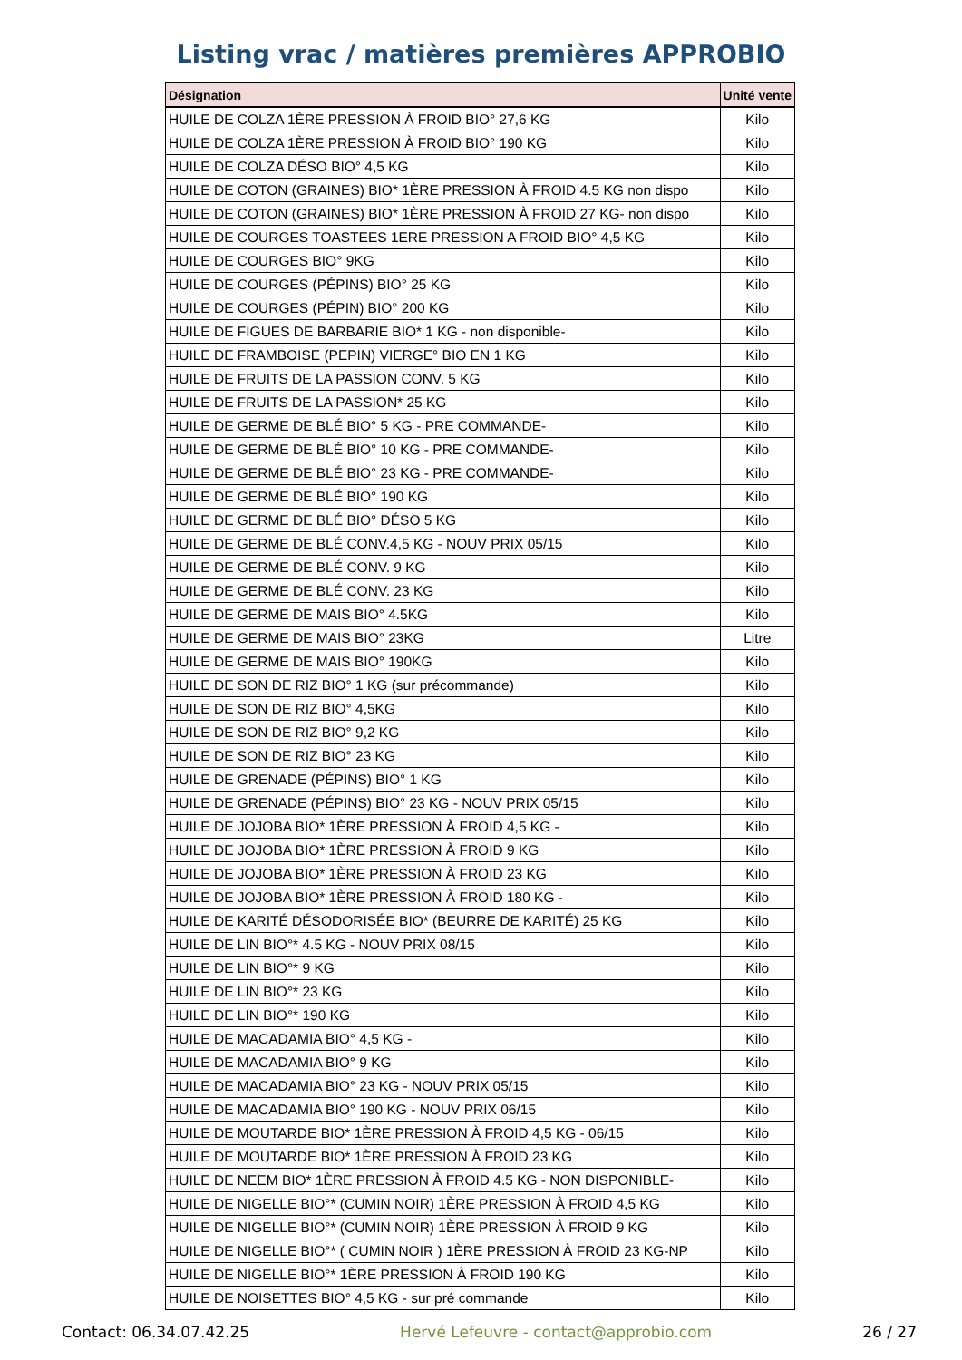Listing vrac / matières premières APPROBIO
| Désignation | Unité vente |
| --- | --- |
| HUILE DE COLZA 1ÈRE PRESSION À FROID BIO° 27,6 KG | Kilo |
| HUILE DE COLZA 1ÈRE PRESSION À FROID BIO° 190 KG | Kilo |
| HUILE DE COLZA DÉSO BIO° 4,5 KG | Kilo |
| HUILE DE COTON (GRAINES) BIO* 1ÈRE PRESSION À FROID 4.5 KG non dispo | Kilo |
| HUILE DE COTON (GRAINES) BIO* 1ÈRE PRESSION À FROID 27 KG- non dispo | Kilo |
| HUILE DE COURGES TOASTEES 1ERE PRESSION A FROID BIO° 4,5 KG | Kilo |
| HUILE DE COURGES BIO° 9KG | Kilo |
| HUILE DE COURGES (PÉPINS) BIO° 25 KG | Kilo |
| HUILE DE COURGES (PÉPIN) BIO° 200 KG | Kilo |
| HUILE DE FIGUES DE BARBARIE BIO* 1 KG - non disponible- | Kilo |
| HUILE DE FRAMBOISE (PEPIN) VIERGE° BIO EN 1 KG | Kilo |
| HUILE DE FRUITS DE LA PASSION CONV. 5 KG | Kilo |
| HUILE DE FRUITS DE LA PASSION* 25 KG | Kilo |
| HUILE DE GERME DE BLÉ BIO° 5 KG - PRE COMMANDE- | Kilo |
| HUILE DE GERME DE BLÉ BIO° 10 KG - PRE COMMANDE- | Kilo |
| HUILE DE GERME DE BLÉ BIO° 23 KG - PRE COMMANDE- | Kilo |
| HUILE DE GERME DE BLÉ BIO° 190 KG | Kilo |
| HUILE DE GERME DE BLÉ BIO° DÉSO 5 KG | Kilo |
| HUILE DE GERME DE BLÉ CONV.4,5 KG - NOUV PRIX 05/15 | Kilo |
| HUILE DE GERME DE BLÉ CONV. 9 KG | Kilo |
| HUILE DE GERME DE BLÉ CONV. 23 KG | Kilo |
| HUILE DE GERME DE MAIS BIO° 4.5KG | Kilo |
| HUILE DE GERME DE MAIS BIO° 23KG | Litre |
| HUILE DE GERME DE MAIS BIO° 190KG | Kilo |
| HUILE DE SON DE RIZ BIO° 1 KG (sur précommande) | Kilo |
| HUILE DE SON DE RIZ BIO° 4,5KG | Kilo |
| HUILE DE SON DE RIZ BIO° 9,2 KG | Kilo |
| HUILE DE SON DE RIZ BIO° 23 KG | Kilo |
| HUILE DE GRENADE (PÉPINS) BIO° 1 KG | Kilo |
| HUILE DE GRENADE (PÉPINS) BIO° 23 KG - NOUV PRIX 05/15 | Kilo |
| HUILE DE JOJOBA BIO* 1ÈRE PRESSION À FROID 4,5 KG - | Kilo |
| HUILE DE JOJOBA BIO* 1ÈRE PRESSION À FROID 9 KG | Kilo |
| HUILE DE JOJOBA BIO* 1ÈRE PRESSION À FROID 23 KG | Kilo |
| HUILE DE JOJOBA BIO* 1ÈRE PRESSION À FROID 180 KG - | Kilo |
| HUILE DE KARITÉ DÉSODORISÉE BIO* (BEURRE DE KARITÉ) 25 KG | Kilo |
| HUILE DE LIN BIO°* 4.5 KG - NOUV PRIX 08/15 | Kilo |
| HUILE DE LIN BIO°* 9 KG | Kilo |
| HUILE DE LIN BIO°* 23 KG | Kilo |
| HUILE DE LIN BIO°* 190 KG | Kilo |
| HUILE DE MACADAMIA BIO° 4,5 KG - | Kilo |
| HUILE DE MACADAMIA BIO° 9 KG | Kilo |
| HUILE DE MACADAMIA BIO° 23 KG - NOUV PRIX 05/15 | Kilo |
| HUILE DE MACADAMIA BIO° 190 KG - NOUV PRIX 06/15 | Kilo |
| HUILE DE MOUTARDE BIO* 1ÈRE PRESSION À FROID 4,5 KG - 06/15 | Kilo |
| HUILE DE MOUTARDE BIO* 1ÈRE PRESSION À FROID 23 KG | Kilo |
| HUILE DE NEEM BIO* 1ÈRE PRESSION À FROID 4.5 KG - NON DISPONIBLE- | Kilo |
| HUILE DE NIGELLE BIO°* (CUMIN NOIR) 1ÈRE PRESSION À FROID 4,5 KG | Kilo |
| HUILE DE NIGELLE BIO°* (CUMIN NOIR) 1ÈRE PRESSION À FROID 9 KG | Kilo |
| HUILE DE NIGELLE BIO°* ( CUMIN NOIR ) 1ÈRE PRESSION À FROID 23 KG-NP | Kilo |
| HUILE DE NIGELLE BIO°* 1ÈRE PRESSION À FROID 190 KG | Kilo |
| HUILE DE NOISETTES BIO° 4,5 KG - sur pré commande | Kilo |
Contact: 06.34.07.42.25 Hervé Lefeuvre - contact@approbio.com 26 / 27